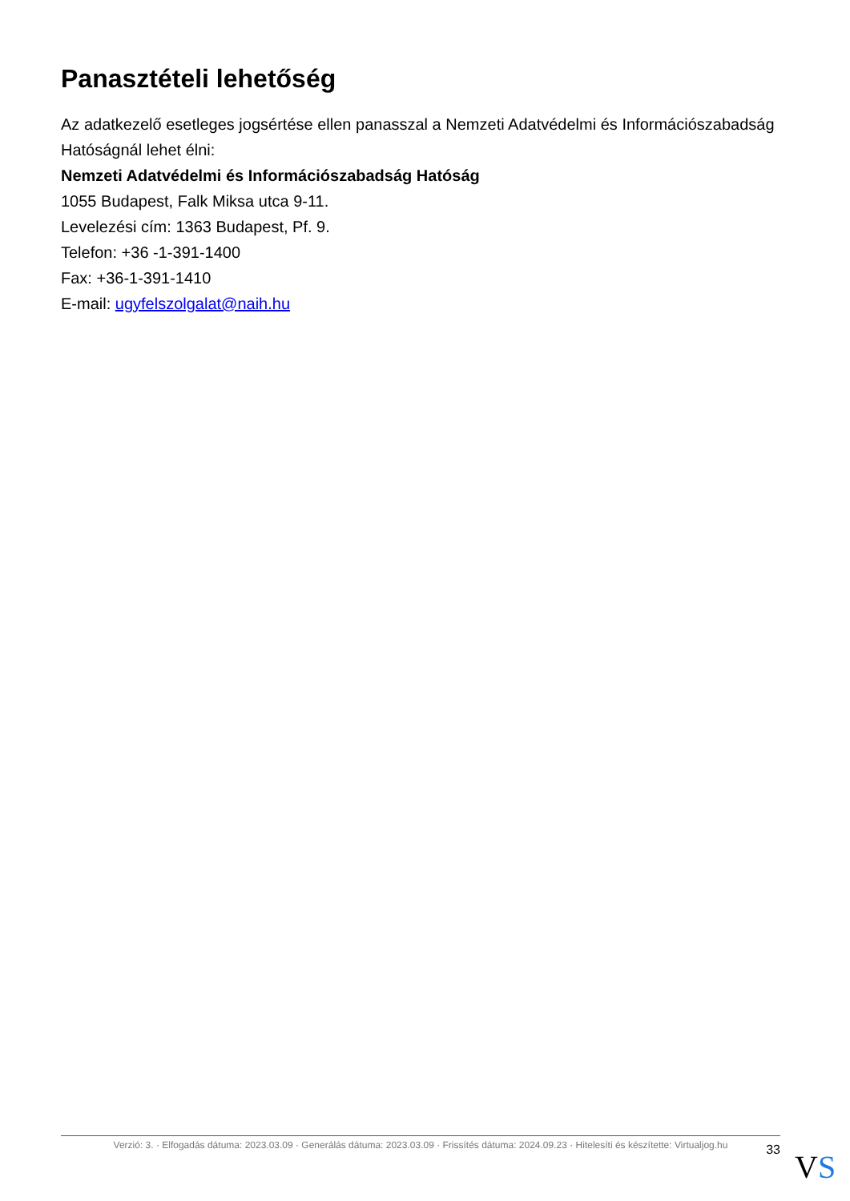Panasztételi lehetőség
Az adatkezelő esetleges jogsértése ellen panasszal a Nemzeti Adatvédelmi és Információszabadság Hatóságnál lehet élni:
Nemzeti Adatvédelmi és Információszabadság Hatóság
1055 Budapest, Falk Miksa utca 9-11.
Levelezési cím: 1363 Budapest, Pf. 9.
Telefon: +36 -1-391-1400
Fax: +36-1-391-1410
E-mail: ugyfelszolgalat@naih.hu
Verzió: 3. · Elfogadás dátuma: 2023.03.09 · Generálás dátuma: 2023.03.09 · Frissítés dátuma: 2024.09.23 · Hitelesíti és készítette: Virtualjog.hu
33
VS